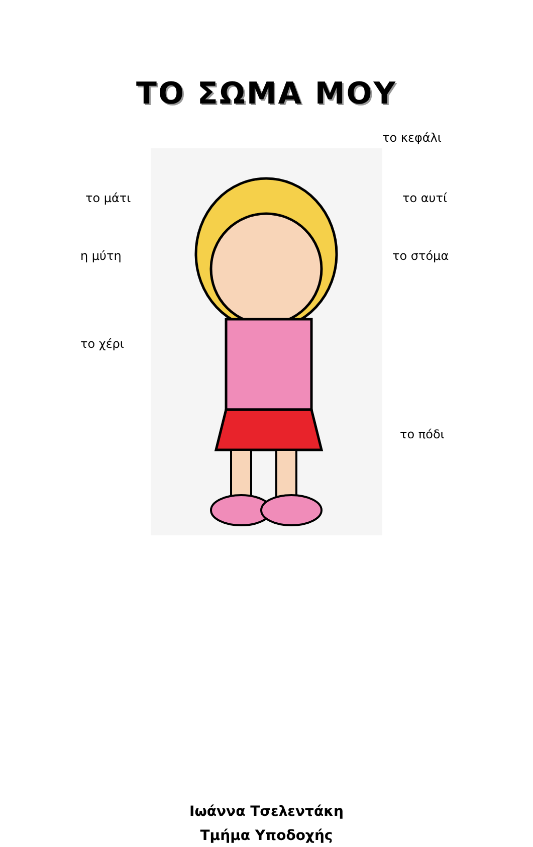ΤΟ ΣΩΜΑ ΜΟΥ
το μάτι
η μύτη
το χέρι
το κεφάλι
το αυτί
το στόμα
το πόδι
Ιωάννα Τσελεντάκη
Τμήμα Υποδοχής